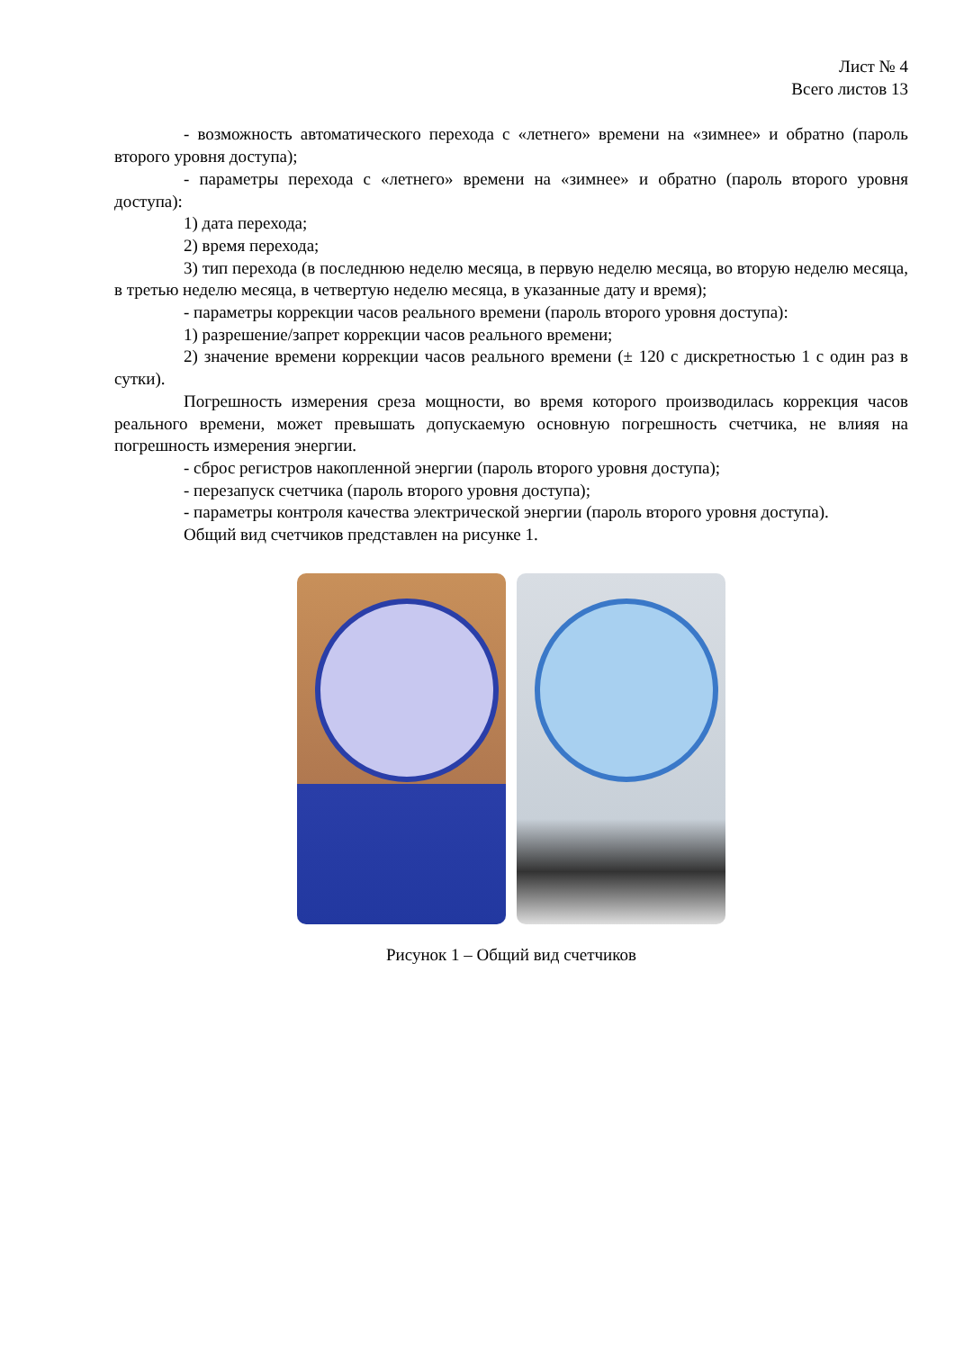Лист № 4
Всего листов 13
- возможность автоматического перехода с «летнего» времени на «зимнее» и обратно (пароль второго уровня доступа);
- параметры перехода с «летнего» времени на «зимнее» и обратно (пароль второго уровня доступа):
1) дата перехода;
2) время перехода;
3) тип перехода (в последнюю неделю месяца, в первую неделю месяца, во вторую неделю месяца, в третью неделю месяца, в четвертую неделю месяца, в указанные дату и время);
- параметры коррекции часов реального времени (пароль второго уровня доступа):
1) разрешение/запрет коррекции часов реального времени;
2) значение времени коррекции часов реального времени (± 120 с дискретностью 1 с один раз в сутки).
Погрешность измерения среза мощности, во время которого производилась коррекция часов реального времени, может превышать допускаемую основную погрешность счетчика, не влияя на погрешность измерения энергии.
- сброс регистров накопленной энергии (пароль второго уровня доступа);
- перезапуск счетчика (пароль второго уровня доступа);
- параметры контроля качества электрической энергии (пароль второго уровня доступа).
Общий вид счетчиков представлен на рисунке 1.
Рисунок 1 – Общий вид счетчиков